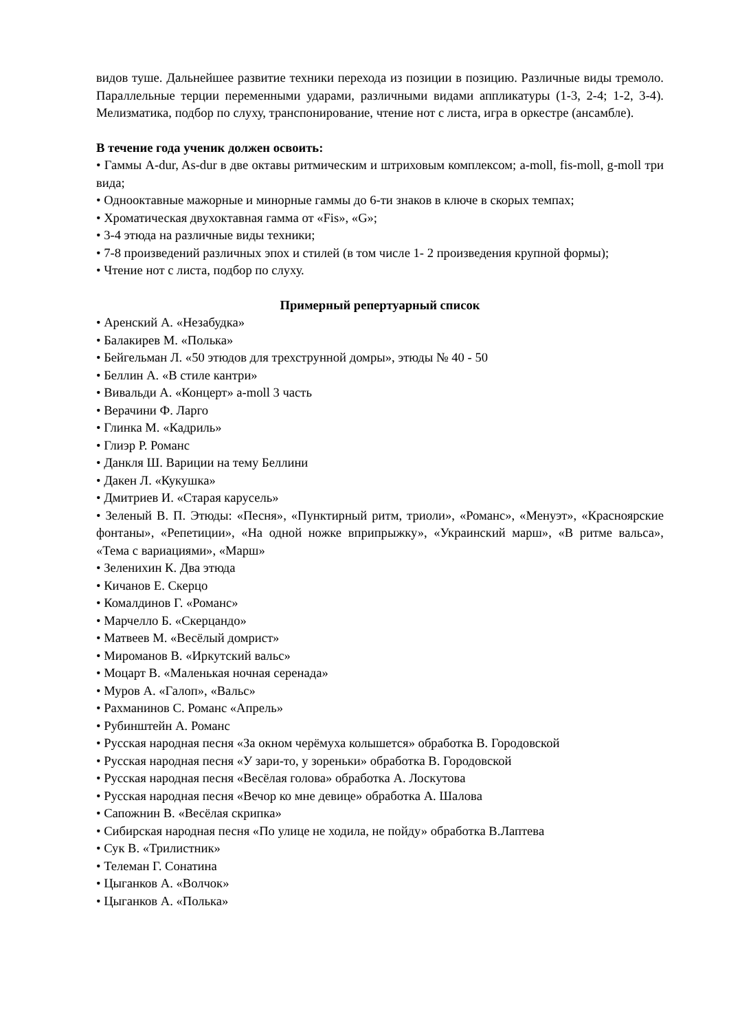видов туше. Дальнейшее развитие техники перехода из позиции в позицию. Различные виды тремоло. Параллельные терции переменными ударами, различными видами аппликатуры (1-3, 2-4; 1-2, 3-4). Мелизматика, подбор по слуху, транспонирование, чтение нот с листа, игра в оркестре (ансамбле).
В течение года ученик должен освоить:
• Гаммы A-dur, As-dur в две октавы ритмическим и штриховым комплексом; a-moll, fis-moll, g-moll три вида;
• Однооктавные мажорные и минорные гаммы до 6-ти знаков в ключе в скорых темпах;
• Хроматическая двухоктавная гамма от «Fis», «G»;
• 3-4 этюда на различные виды техники;
• 7-8 произведений различных эпох и стилей (в том числе 1- 2 произведения крупной формы);
• Чтение нот с листа, подбор по слуху.
Примерный репертуарный список
• Аренский А. «Незабудка»
• Балакирев М. «Полька»
• Бейгельман Л. «50 этюдов для трехструнной домры», этюды № 40 - 50
• Беллин А. «В стиле кантри»
• Вивальди А. «Концерт» a-moll 3 часть
• Верачини Ф. Ларго
• Глинка М. «Кадриль»
• Глиэр Р. Романс
• Данкля Ш. Вариции на тему Беллини
• Дакен Л. «Кукушка»
• Дмитриев И. «Старая карусель»
• Зеленый В. П. Этюды: «Песня», «Пунктирный ритм, триоли», «Романс», «Менуэт», «Красноярские фонтаны», «Репетиции», «На одной ножке вприпрыжку», «Украинский марш», «В ритме вальса», «Тема с вариациями», «Марш»
• Зеленихин К. Два этюда
• Кичанов Е. Скерцо
• Комалдинов Г. «Романс»
• Марчелло Б. «Скерцандо»
• Матвеев М. «Весёлый домрист»
• Мироманов В. «Иркутский вальс»
• Моцарт В. «Маленькая ночная серенада»
• Муров А. «Галоп», «Вальс»
• Рахманинов С. Романс «Апрель»
• Рубинштейн А. Романс
• Русская народная песня «За окном черёмуха колышется» обработка В. Городовской
• Русская народная песня «У зари-то, у зореньки» обработка В. Городовской
• Русская народная песня «Весёлая голова» обработка А. Лоскутова
• Русская народная песня «Вечор ко мне девице» обработка А. Шалова
• Сапожнин В. «Весёлая скрипка»
• Сибирская народная песня «По улице не ходила, не пойду» обработка В.Лаптева
• Сук В. «Трилистник»
• Телеман Г. Сонатина
• Цыганков А. «Волчок»
• Цыганков А. «Полька»